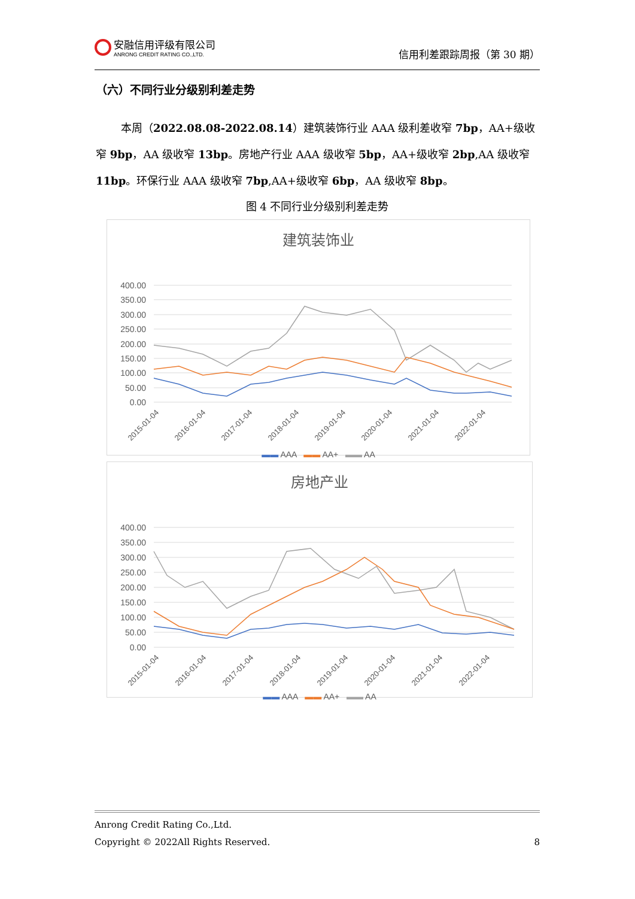安融信用评级有限公司
ANRONG CREDIT RATING CO.,LTD.
信用利差跟踪周报（第 30 期）
（六）不同行业分级别利差走势
本周（2022.08.08-2022.08.14）建筑装饰行业 AAA 级利差收窄 7bp，AA+级收窄 9bp，AA 级收窄 13bp。房地产行业 AAA 级收窄 5bp，AA+级收窄 2bp,AA 级收窄 11bp。环保行业 AAA 级收窄 7bp,AA+级收窄 6bp，AA 级收窄 8bp。
图 4 不同行业分级别利差走势
建筑装饰业
400.00
350.00
300.00
250.00
200.00
150.00
100.00
50.00
0.00
2015-01-04
2016-01-04
2017-01-04
2018-01-04
2019-01-04
2020-01-04
2021-01-04
2022-01-04
▬▬ AAA ▬▬ AA+ ▬▬ AA
房地产业
400.00
350.00
300.00
250.00
200.00
150.00
100.00
50.00
0.00
2015-01-04
2016-01-04
2017-01-04
2018-01-04
2019-01-04
2020-01-04
2021-01-04
2022-01-04
▬▬ AAA ▬▬ AA+ ▬▬ AA
Anrong Credit Rating Co.,Ltd.
Copyright © 2022All Rights Reserved. 8